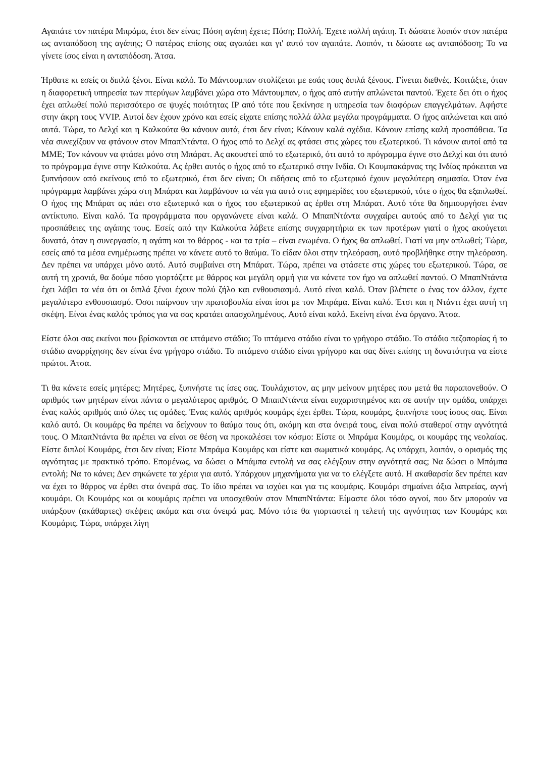Αγαπάτε τον πατέρα Μπράμα, έτσι δεν είναι; Πόση αγάπη έχετε; Πόση; Πολλή. Έχετε πολλή αγάπη. Τι δώσατε λοιπόν στον πατέρα ως ανταπόδοση της αγάπης; Ο πατέρας επίσης σας αγαπάει και γι' αυτό τον αγαπάτε. Λοιπόν, τι δώσατε ως ανταπόδοση; Το να γίνετε ίσος είναι η ανταπόδοση. Άτσα.
Ήρθατε κι εσείς οι διπλά ξένοι. Είναι καλό. Το Μάντουμπαν στολίζεται με εσάς τους διπλά ξένους. Γίνεται διεθνές. Κοιτάξτε, όταν η διαφορετική υπηρεσία των πτερύγων λαμβάνει χώρα στο Μάντουμπαν, ο ήχος από αυτήν απλώνεται παντού. Έχετε δει ότι ο ήχος έχει απλωθεί πολύ περισσότερο σε ψυχές ποιότητας IP από τότε που ξεκίνησε η υπηρεσία των διαφόρων επαγγελμάτων. Αφήστε στην άκρη τους VVIP. Αυτοί δεν έχουν χρόνο και εσείς είχατε επίσης πολλά άλλα μεγάλα προγράμματα. Ο ήχος απλώνεται και από αυτά. Τώρα, το Δελχί και η Καλκούτα θα κάνουν αυτά, έτσι δεν είναι; Κάνουν καλά σχέδια. Κάνουν επίσης καλή προσπάθεια. Τα νέα συνεχίζουν να φτάνουν στον ΜπαπΝτάντα. Ο ήχος από το Δελχί ας φτάσει στις χώρες του εξωτερικού. Τι κάνουν αυτοί από τα ΜΜΕ; Τον κάνουν να φτάσει μόνο στη Μπάρατ. Ας ακουστεί από το εξωτερικό, ότι αυτό το πρόγραμμα έγινε στο Δελχί και ότι αυτό το πρόγραμμα έγινε στην Καλκούτα. Ας έρθει αυτός ο ήχος από το εξωτερικό στην Ινδία. Οι Κουμπακάρνας της Ινδίας πρόκειται να ξυπνήσουν από εκείνους από το εξωτερικό, έτσι δεν είναι; Οι ειδήσεις από το εξωτερικό έχουν μεγαλύτερη σημασία. Όταν ένα πρόγραμμα λαμβάνει χώρα στη Μπάρατ και λαμβάνουν τα νέα για αυτό στις εφημερίδες του εξωτερικού, τότε ο ήχος θα εξαπλωθεί. Ο ήχος της Μπάρατ ας πάει στο εξωτερικό και ο ήχος του εξωτερικού ας έρθει στη Μπάρατ. Αυτό τότε θα δημιουργήσει έναν αντίκτυπο. Είναι καλό. Τα προγράμματα που οργανώνετε είναι καλά. Ο ΜπαπΝτάντα συγχαίρει αυτούς από το Δελχί για τις προσπάθειες της αγάπης τους. Εσείς από την Καλκούτα λάβετε επίσης συγχαρητήρια εκ των προτέρων γιατί ο ήχος ακούγεται δυνατά, όταν η συνεργασία, η αγάπη και το θάρρος - και τα τρία – είναι ενωμένα. Ο ήχος θα απλωθεί. Γιατί να μην απλωθεί; Τώρα, εσείς από τα μέσα ενημέρωσης πρέπει να κάνετε αυτό το θαύμα. Το είδαν όλοι στην τηλεόραση, αυτό προβλήθηκε στην τηλεόραση. Δεν πρέπει να υπάρχει μόνο αυτό. Αυτό συμβαίνει στη Μπάρατ. Τώρα, πρέπει να φτάσετε στις χώρες του εξωτερικού. Τώρα, σε αυτή τη χρονιά, θα δούμε πόσο γιορτάζετε με θάρρος και μεγάλη ορμή για να κάνετε τον ήχο να απλωθεί παντού. Ο ΜπαπΝτάντα έχει λάβει τα νέα ότι οι διπλά ξένοι έχουν πολύ ζήλο και ενθουσιασμό. Αυτό είναι καλό. Όταν βλέπετε ο ένας τον άλλον, έχετε μεγαλύτερο ενθουσιασμό. Όσοι παίρνουν την πρωτοβουλία είναι ίσοι με τον Μπράμα. Είναι καλό. Έτσι και η Ντάντι έχει αυτή τη σκέψη. Είναι ένας καλός τρόπος για να σας κρατάει απασχολημένους. Αυτό είναι καλό. Εκείνη είναι ένα όργανο. Άτσα.
Είστε όλοι σας εκείνοι που βρίσκονται σε ιπτάμενο στάδιο; Το ιπτάμενο στάδιο είναι το γρήγορο στάδιο. Το στάδιο πεζοπορίας ή το στάδιο αναρρίχησης δεν είναι ένα γρήγορο στάδιο. Το ιπτάμενο στάδιο είναι γρήγορο και σας δίνει επίσης τη δυνατότητα να είστε πρώτοι. Άτσα.
Τι θα κάνετε εσείς μητέρες; Μητέρες, ξυπνήστε τις ίσες σας. Τουλάχιστον, ας μην μείνουν μητέρες που μετά θα παραπονεθούν. Ο αριθμός των μητέρων είναι πάντα ο μεγαλύτερος αριθμός. Ο ΜπαπΝτάντα είναι ευχαριστημένος και σε αυτήν την ομάδα, υπάρχει ένας καλός αριθμός από όλες τις ομάδες. Ένας καλός αριθμός κουμάρς έχει έρθει. Τώρα, κουμάρς, ξυπνήστε τους ίσους σας. Είναι καλό αυτό. Οι κουμάρς θα πρέπει να δείχνουν το θαύμα τους ότι, ακόμη και στα όνειρά τους, είναι πολύ σταθεροί στην αγνότητά τους. Ο ΜπαπΝτάντα θα πρέπει να είναι σε θέση να προκαλέσει τον κόσμο: Είστε οι Μπράμα Κουμάρς, οι κουμάρς της νεολαίας. Είστε διπλοί Κουμάρς, έτσι δεν είναι; Είστε Μπράμα Κουμάρς και είστε και σωματικά κουμάρς. Ας υπάρχει, λοιπόν, ο ορισμός της αγνότητας με πρακτικό τρόπο. Επομένως, να δώσει ο Μπάμπα εντολή να σας ελέγξουν στην αγνότητά σας; Να δώσει ο Μπάμπα εντολή; Να το κάνει; Δεν σηκώνετε τα χέρια για αυτό. Υπάρχουν μηχανήματα για να το ελέγξετε αυτό. Η ακαθαρσία δεν πρέπει καν να έχει το θάρρος να έρθει στα όνειρά σας. Το ίδιο πρέπει να ισχύει και για τις κουμάρις. Κουμάρι σημαίνει άξια λατρείας, αγνή κουμάρι. Οι Κουμάρς και οι κουμάρις πρέπει να υποσχεθούν στον ΜπαπΝτάντα: Είμαστε όλοι τόσο αγνοί, που δεν μπορούν να υπάρξουν (ακάθαρτες) σκέψεις ακόμα και στα όνειρά μας. Μόνο τότε θα γιορταστεί η τελετή της αγνότητας των Κουμάρς και Κουμάρις. Τώρα, υπάρχει λίγη